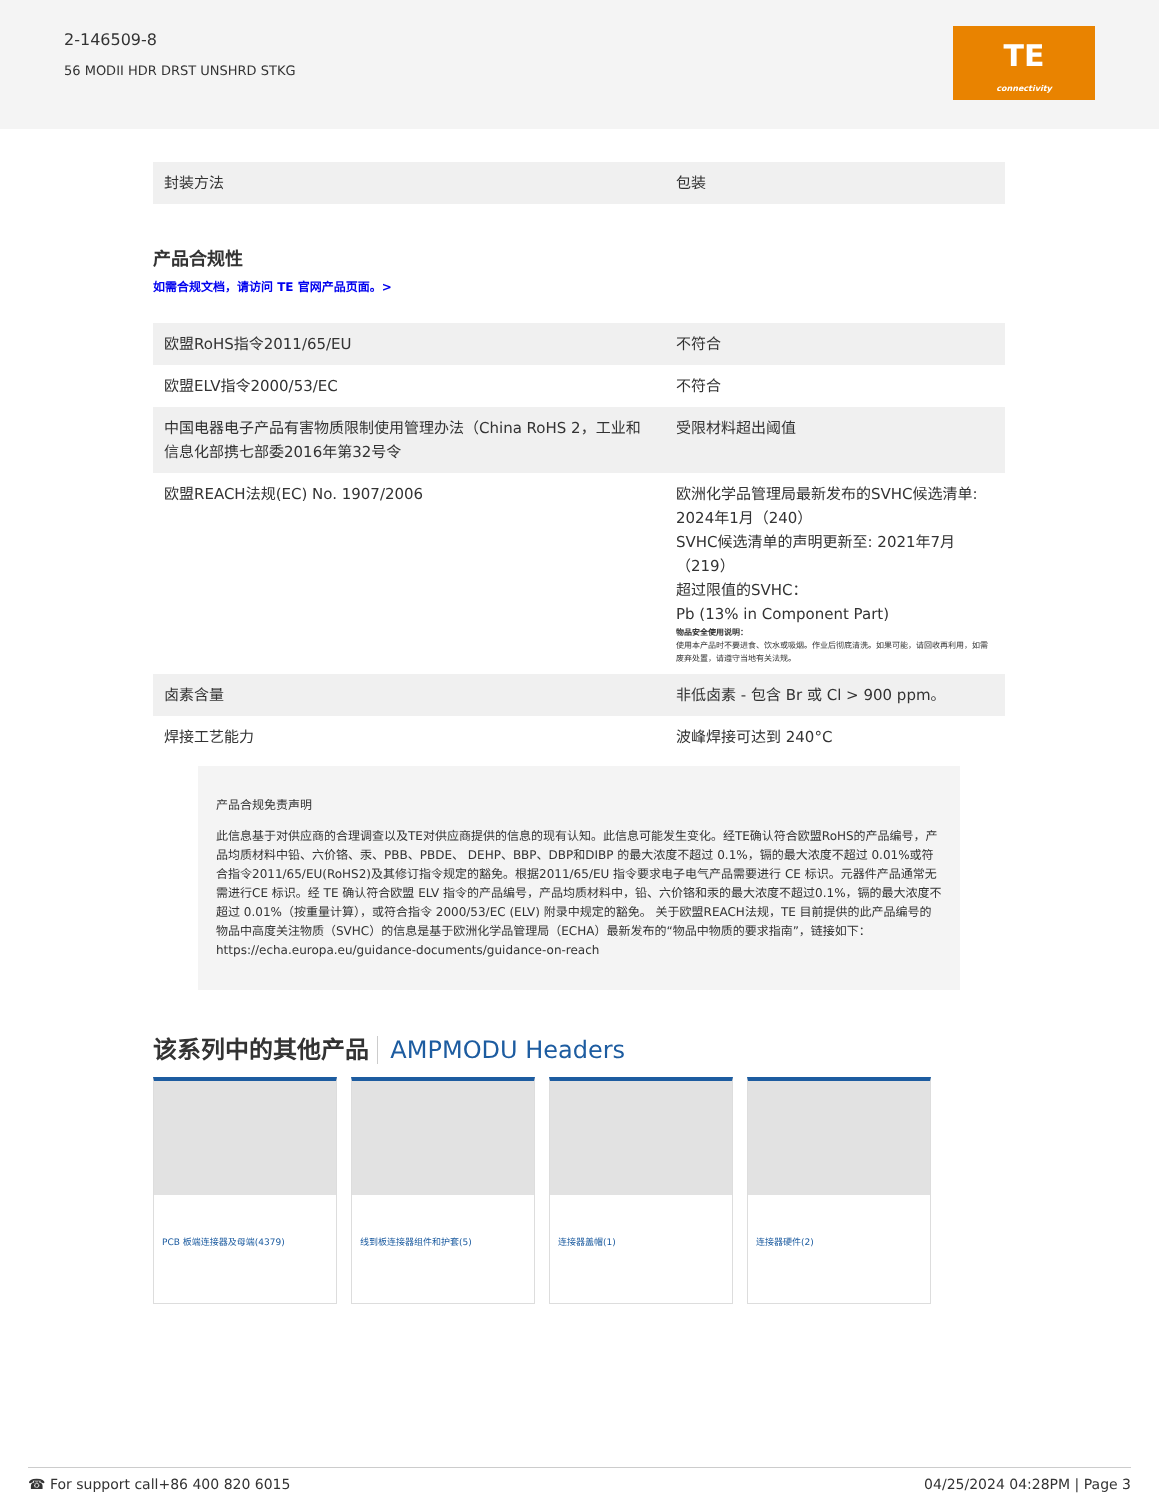2-146509-8
56 MODII HDR DRST UNSHRD STKG
TE
connectivity
| 封装方法 | 包装 |
产品合规性
如需合规文档，请访问 TE 官网产品页面。>
| 欧盟RoHS指令2011/65/EU | 不符合 |
| 欧盟ELV指令2000/53/EC | 不符合 |
| 中国电器电子产品有害物质限制使用管理办法（China RoHS 2，工业和信息化部携七部委2016年第32号令 | 受限材料超出阈值 |
| 欧盟REACH法规(EC) No. 1907/2006 | 欧洲化学品管理局最新发布的SVHC候选清单: 2024年1月（240） SVHC候选清单的声明更新至: 2021年7月（219） 超过限值的SVHC： Pb (13% in Component Part) 物品安全使用说明： 使用本产品时不要进食、饮水或吸烟。作业后彻底清洗。如果可能，请回收再利用，如需废弃处置，请遵守当地有关法规。 |
| 卤素含量 | 非低卤素 - 包含 Br 或 Cl > 900 ppm。 |
| 焊接工艺能力 | 波峰焊接可达到 240°C |
产品合规免责声明
此信息基于对供应商的合理调查以及TE对供应商提供的信息的现有认知。此信息可能发生变化。经TE确认符合欧盟RoHS的产品编号，产品均质材料中铅、六价铬、汞、PBB、PBDE、 DEHP、BBP、DBP和DIBP 的最大浓度不超过 0.1%，镉的最大浓度不超过 0.01%或符合指令2011/65/EU(RoHS2)及其修订指令规定的豁免。根据2011/65/EU 指令要求电子电气产品需要进行 CE 标识。元器件产品通常无需进行CE 标识。经 TE 确认符合欧盟 ELV 指令的产品编号，产品均质材料中，铅、六价铬和汞的最大浓度不超过0.1%，镉的最大浓度不超过 0.01%（按重量计算），或符合指令 2000/53/EC (ELV) 附录中规定的豁免。 关于欧盟REACH法规，TE 目前提供的此产品编号的物品中高度关注物质（SVHC）的信息是基于欧洲化学品管理局（ECHA）最新发布的“物品中物质的要求指南”，链接如下：https://echa.europa.eu/guidance-documents/guidance-on-reach
该系列中的其他产品 AMPMODU Headers
PCB 板端连接器及母端(4379)
线到板连接器组件和护套(5)
连接器盖帽(1) 连接器硬件(2)
☎ For support call+86 400 820 6015 04/25/2024 04:28PM | Page 3